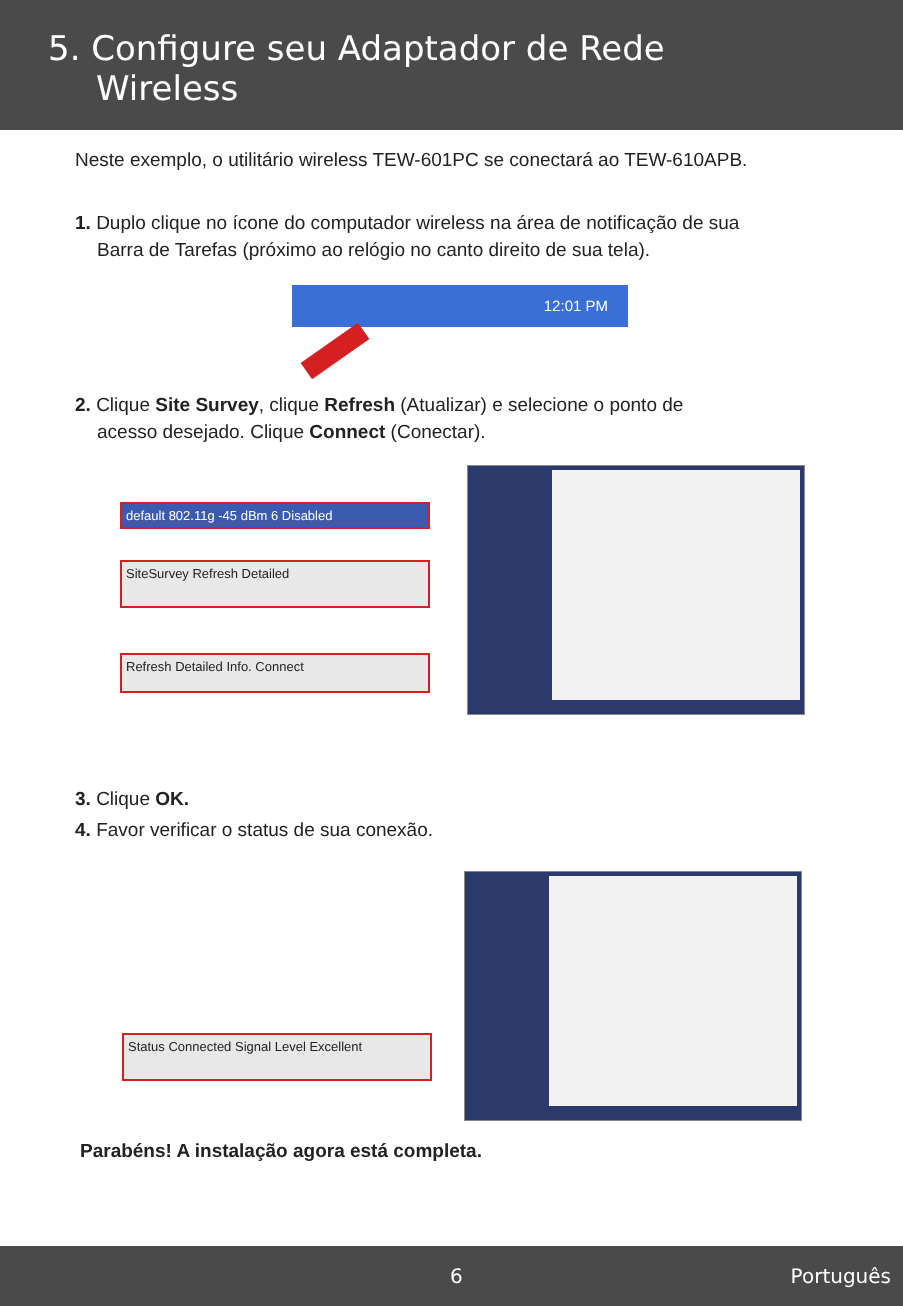5. Configure seu Adaptador de Rede
Wireless
Neste exemplo, o utilitário wireless TEW-601PC se conectará ao TEW-610APB.
1. Duplo clique no ícone do computador wireless na área de notificação de sua
Barra de Tarefas (próximo ao relógio no canto direito de sua tela).
12:01 PM
2. Clique Site Survey, clique Refresh (Atualizar) e selecione o ponto de
acesso desejado. Clique Connect (Conectar).
default 802.11g -45 dBm 6 Disabled
SiteSurvey Refresh Detailed
Refresh Detailed Info. Connect
3. Clique OK.
4. Favor verificar o status de sua conexão.
Status Connected Signal Level Excellent
Parabéns! A instalação agora está completa.
6 Português